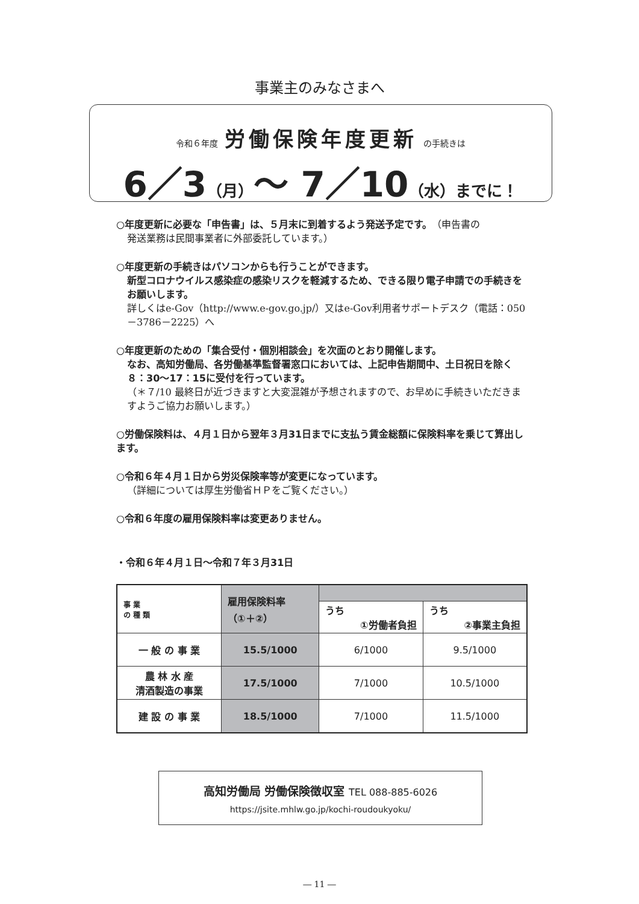事業主のみなさまへ
令和６年度 労働保険年度更新 の手続きは
6／3（月）～ 7／10（水）までに！
○年度更新に必要な「申告書」は、５月末に到着するよう発送予定です。（申告書の
発送業務は民間事業者に外部委託しています。）
○年度更新の手続きはパソコンからも行うことができます。
新型コロナウイルス感染症の感染リスクを軽減するため、できる限り電子申請での手続きをお願いします。
詳しくはe-Gov（http://www.e-gov.go.jp/）又はe-Gov利用者サポートデスク（電話：050－3786－2225）へ
○年度更新のための「集合受付・個別相談会」を次面のとおり開催します。
なお、高知労働局、各労働基準監督署窓口においては、上記申告期間中、土日祝日を除く８：30～17：15に受付を行っています。
（＊７/10 最終日が近づきますと大変混雑が予想されますので、お早めに手続きいただきますようご協力お願いします。）
○労働保険料は、４月１日から翌年３月31日までに支払う賃金総額に保険料率を乗じて算出します。
○令和６年４月１日から労災保険率等が変更になっています。
（詳細については厚生労働省ＨＰをご覧ください。）
○令和６年度の雇用保険料率は変更ありません。
・令和６年４月１日～令和７年３月31日
| 事 業 の 種 類 | 雇用保険料率 （①＋②） | | |
| | | うち ①労働者負担 | うち ②事業主負担 |
| 一 般 の 事 業 | 15.5/1000 | 6/1000 | 9.5/1000 |
| 農 林 水 産 清酒製造の事業 | 17.5/1000 | 7/1000 | 10.5/1000 |
| 建 設 の 事 業 | 18.5/1000 | 7/1000 | 11.5/1000 |
高知労働局 労働保険徴収室 TEL 088-885-6026
https://jsite.mhlw.go.jp/kochi-roudoukyoku/
― 11 ―